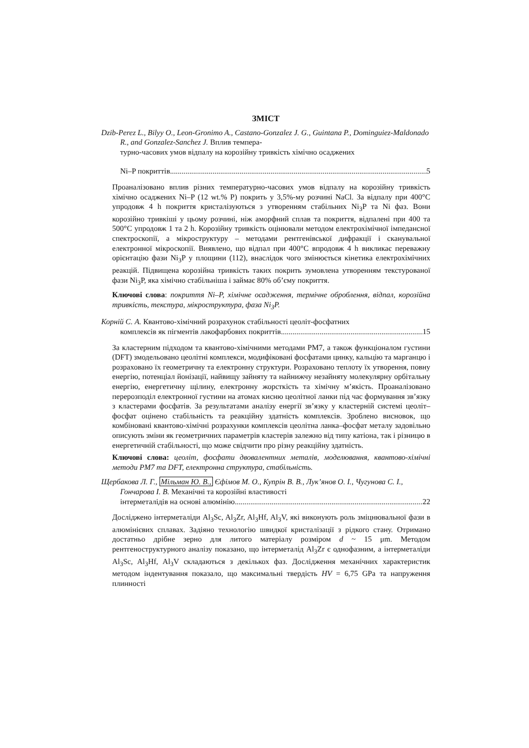ЗМІСТ
Dzib-Perez L., Bilyy O., Leon-Gronimo A., Castano-Gonzalez J. G., Guintana P., Dominguiez-Maldonado R., and Gonzalez-Sanchez J. Вплив темпера-
турно-часових умов відпалу на корозійну тривкість хімічно осаджених
Ni–P покриттів 5
Проаналізовано вплив різних температурно-часових умов відпалу на корозійну тривкість хімічно осаджених Ni–P (12 wt.% P) покрить у 3,5%-му розчині NaCl. За відпалу при 400°C упродовж 4 h покриття кристалізуються з утворенням стабільних Ni<sub>3</sub>P та Ni фаз. Вони корозійно тривкіші у цьому розчині, ніж аморфний сплав та покриття, відпалені при 400 та 500°C упродовж 1 та 2 h. Корозійну тривкість оцінювали методом електрохімічної імпедансної спектроскопії, а мікроструктуру – методами рентгенівської дифракції і сканувальної електронної мікроскопії. Виявлено, що відпал при 400°C впродовж 4 h викликає переважну орієнтацію фази Ni<sub>3</sub>P у площини (112), внаслідок чого змінюється кінетика електрохімічних реакцій. Підвищена корозійна тривкість таких покрить зумовлена утворенням текстурованої фази Ni<sub>3</sub>P, яка хімічно стабільніша і займає 80% об’єму покриття.
Ключові слова: покриття Ni–P, хімічне осадження, термічне оброблення, відпал, корозійна тривкість, текстура, мікроструктура, фаза Ni<sub>3</sub>P.
Корній С. А. Квантово-хімічний розрахунок стабільності цеоліт-фосфатних
комплексів як пігментів лакофарбових покриттів 15
За кластерним підходом та квантово-хімічними методами PM7, а також функціоналом густини (DFT) змодельовано цеолітні комплекси, модифіковані фосфатами цинку, кальцію та марганцю і розраховано їх геометричну та електронну структури. Розраховано теплоту їх утворення, повну енергію, потенціал йонізації, найвищу зайняту та найнижчу незайняту молекулярну орбітальну енергію, енергетичну щілину, електронну жорсткість та хімічну м’якість. Проаналізовано перерозподіл електронної густини на атомах кисню цеолітної ланки під час формування зв’язку з кластерами фосфатів. За результатами аналізу енергії зв’язку у кластерній системі цеоліт–фосфат оцінено стабільність та реакційну здатність комплексів. Зроблено висновок, що комбіновані квантово-хімічні розрахунки комплексів цеолітна ланка–фосфат металу задовільно описують зміни як геометричних параметрів кластерів залежно від типу катіона, так і різницю в енергетичній стабільності, що може свідчити про різну реакційну здатність.
Ключові слова: цеоліт, фосфати двовалентних металів, моделювання, квантово-хімічні методи PM7 та DFT, електронна структура, стабільність.
Щербакова Л. Г., Мільман Ю. В., Єфімов М. О., Купрін В. В., Лук’янов О. І., Чугунова С. І., Гончарова І. В. Механічні та корозійні властивості
інтерметалідів на основі алюмінію 22
Досліджено інтерметаліди Al<sub>3</sub>Sc, Al<sub>3</sub>Zr, Al<sub>3</sub>Hf, Al<sub>3</sub>V, які виконують роль зміцнювальної фази в алюмінієвих сплавах. Задіяно технологію швидкої кристалізації з рідкого стану. Отримано достатньо дрібне зерно для литого матеріалу розміром d ~ 15 μm. Методом рентгеноструктурного аналізу показано, що інтерметалід Al<sub>3</sub>Zr є однофазним, а інтерметаліди Al<sub>3</sub>Sc, Al<sub>3</sub>Hf, Al<sub>3</sub>V складаються з декількох фаз. Дослідження механічних характеристик методом індентування показало, що максимальні твердість HV = 6,75 GPa та напруження плинності